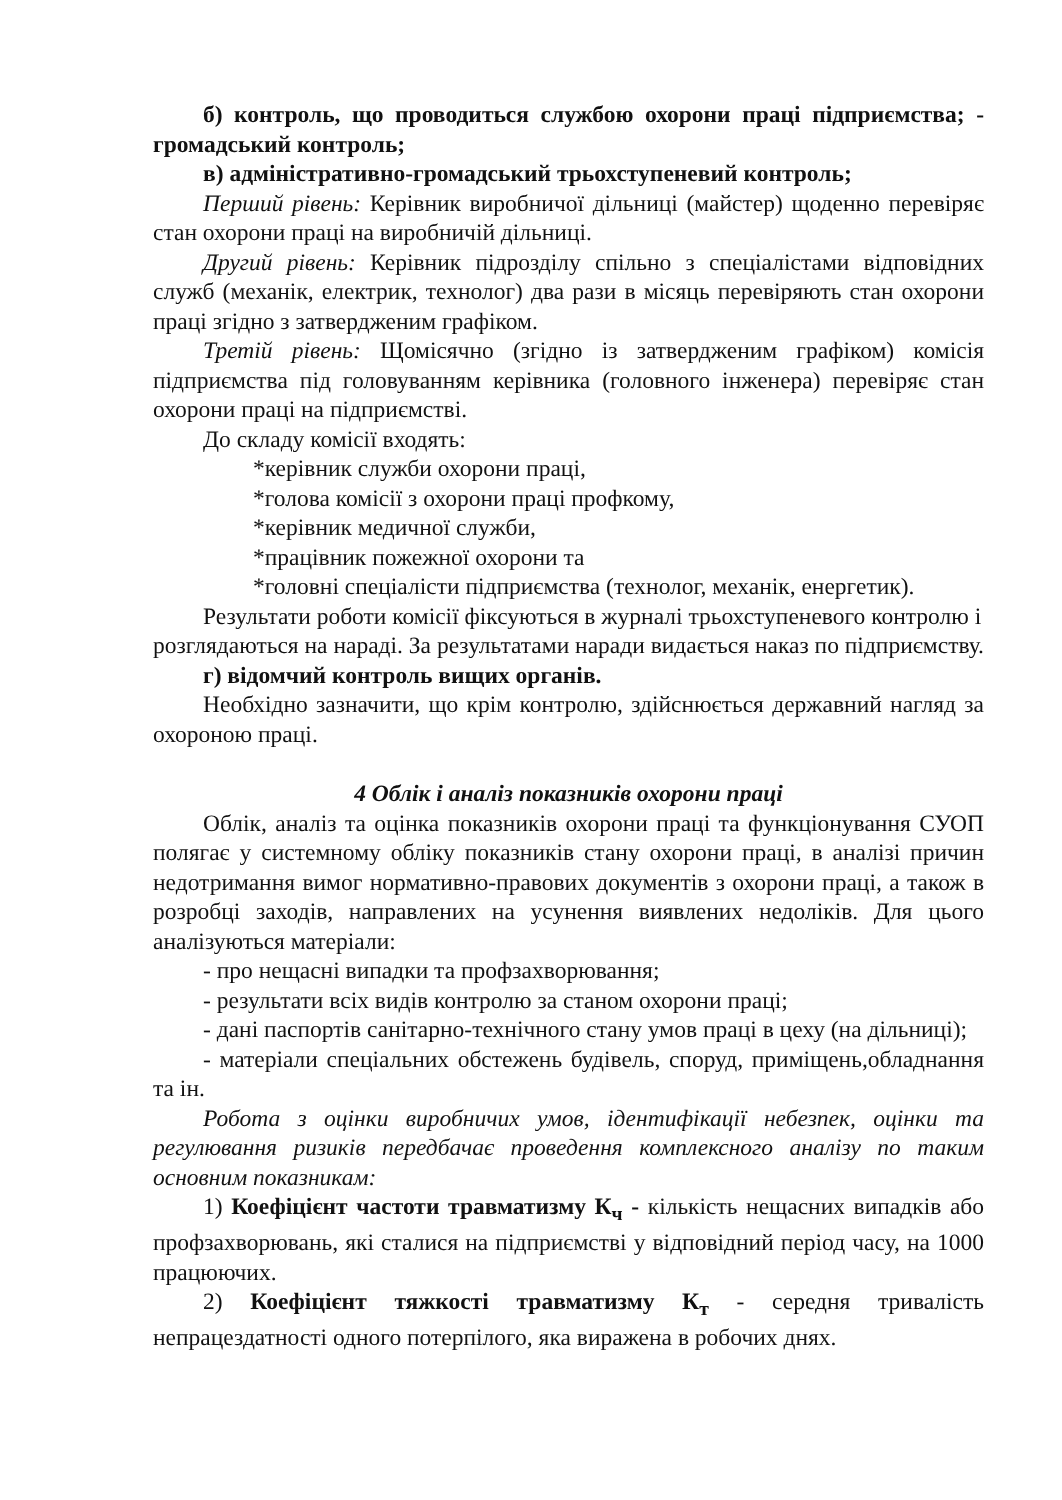б) контроль, що проводиться службою охорони праці підприємства; - громадський контроль;
в) адміністративно-громадський трьохступеневий контроль;
Перший рівень: Керівник виробничої дільниці (майстер) щоденно перевіряє стан охорони праці на виробничій дільниці.
Другий рівень: Керівник підрозділу спільно з спеціалістами відповідних служб (механік, електрик, технолог) два рази в місяць перевіряють стан охорони праці згідно з затвердженим графіком.
Третій рівень: Щомісячно (згідно із затвердженим графіком) комісія підприємства під головуванням керівника (головного інженера) перевіряє стан охорони праці на підприємстві.
До складу комісії входять:
*керівник служби охорони праці,
*голова комісії з охорони праці профкому,
*керівник медичної служби,
*працівник пожежної охорони та
*головні спеціалісти підприємства (технолог, механік, енергетик).
Результати роботи комісії фіксуються в журналі трьохступеневого контролю і розглядаються на нараді. За результатами наради видається наказ по підприємству.
г) відомчий контроль вищих органів.
Необхідно зазначити, що крім контролю, здійснюється державний нагляд за охороною праці.
4 Облік і аналіз показників охорони праці
Облік, аналіз та оцінка показників охорони праці та функціонування СУОП полягає у системному обліку показників стану охорони праці, в аналізі причин недотримання вимог нормативно-правових документів з охорони праці, а також в розробці заходів, направлених на усунення виявлених недоліків. Для цього аналізуються матеріали:
- про нещасні випадки та профзахворювання;
- результати всіх видів контролю за станом охорони праці;
- дані паспортів санітарно-технічного стану умов праці в цеху (на дільниці);
- матеріали спеціальних обстежень будівель, споруд, приміщень,обладнання та ін.
Робота з оцінки виробничих умов, ідентифікації небезпек, оцінки та регулювання ризиків передбачає проведення комплексного аналізу по таким основним показникам:
1) Коефіцієнт частоти травматизму К<sub>ч</sub> - кількість нещасних випадків або профзахворювань, які сталися на підприємстві у відповідний період часу, на 1000 працюючих.
2) Коефіцієнт тяжкості травматизму К<sub>т</sub> - середня тривалість непрацездатності одного потерпілого, яка виражена в робочих днях.